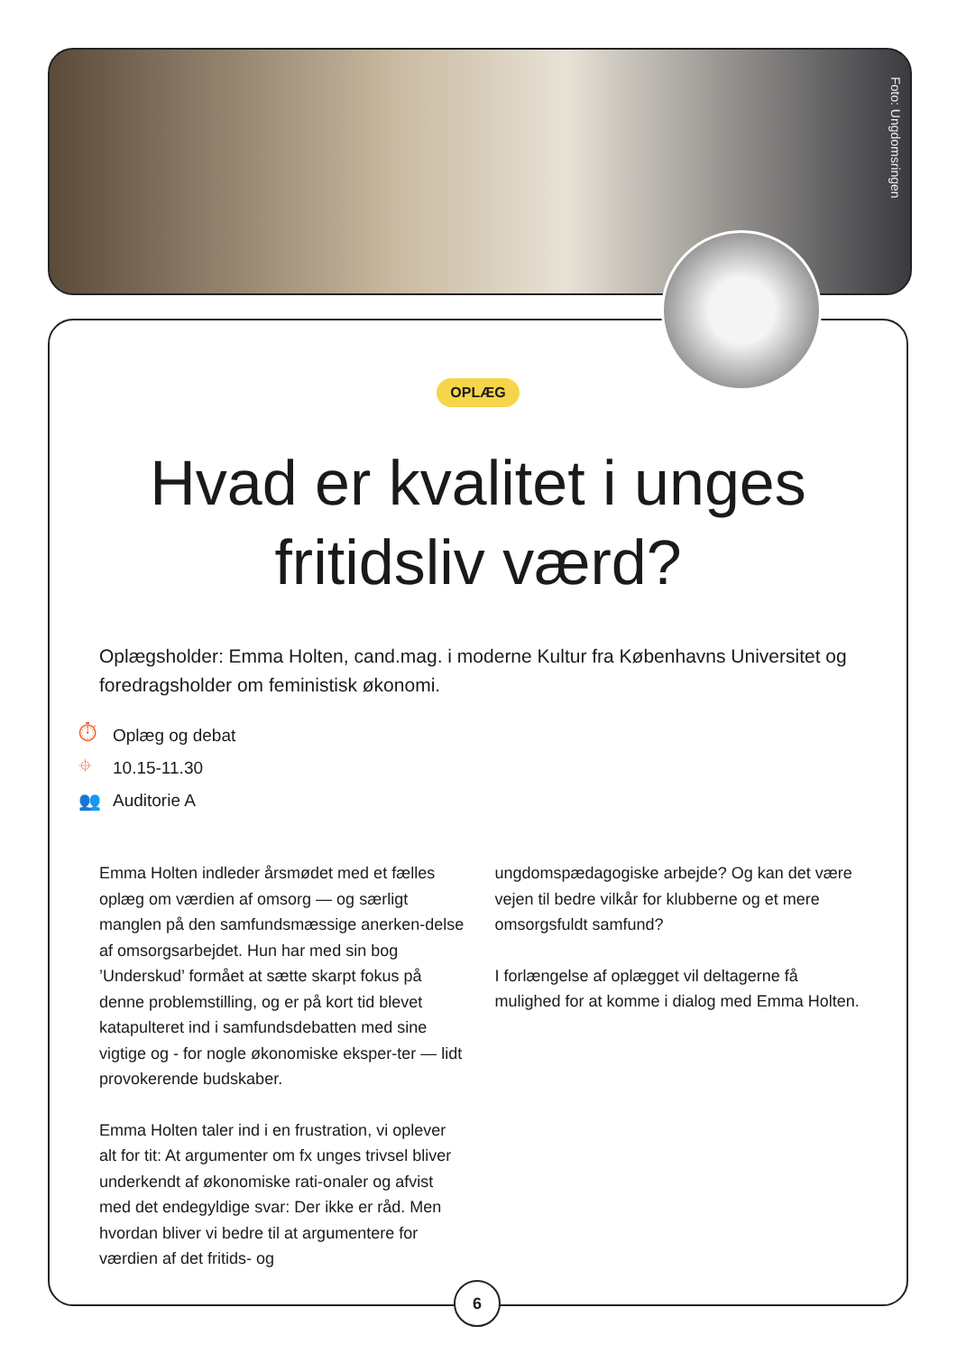Foto: Ungdomsringen
OPLÆG
Hvad er kvalitet i unges
fritidsliv værd?
Oplægsholder: Emma Holten, cand.mag. i moderne Kultur fra Københavns Universitet og foredragsholder om feministisk økonomi.
⏱ Oplæg og debat
⌖ 10.15-11.30
👥 Auditorie A
Emma Holten indleder årsmødet med et fælles oplæg om værdien af omsorg — og særligt manglen på den samfundsmæssige anerken-delse af omsorgsarbejdet. Hun har med sin bog ’Underskud’ formået at sætte skarpt fokus på denne problemstilling, og er på kort tid blevet katapulteret ind i samfundsdebatten med sine vigtige og - for nogle økonomiske eksper-ter — lidt provokerende budskaber.
Emma Holten taler ind i en frustration, vi oplever alt for tit: At argumenter om fx unges trivsel bliver underkendt af økonomiske rati-onaler og afvist med det endegyldige svar: Der ikke er råd. Men hvordan bliver vi bedre til at argumentere for værdien af det fritids- og
ungdomspædagogiske arbejde? Og kan det være vejen til bedre vilkår for klubberne og et mere omsorgsfuldt samfund?
I forlængelse af oplægget vil deltagerne få mulighed for at komme i dialog med Emma Holten.
6